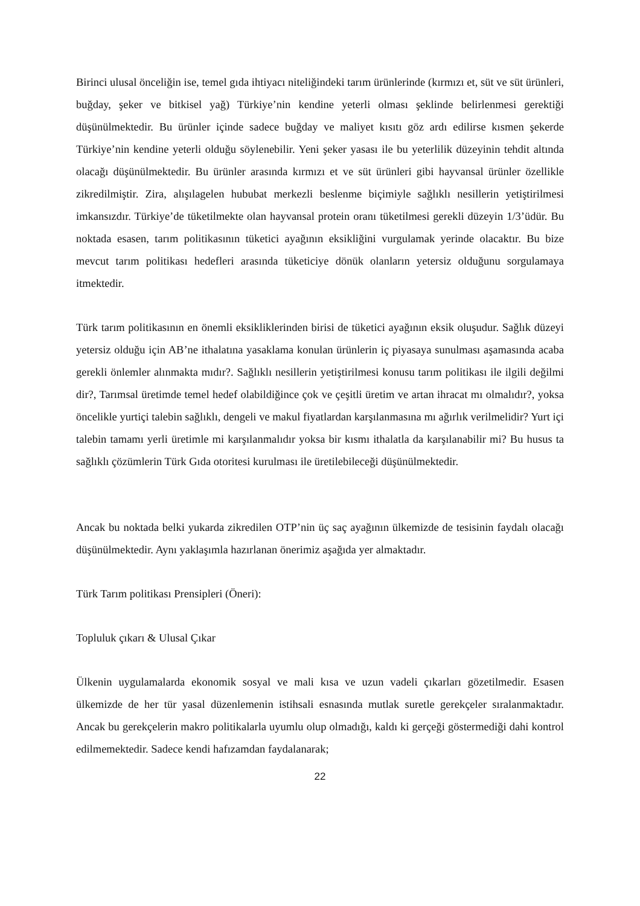Birinci ulusal önceliğin ise, temel gıda ihtiyacı niteliğindeki tarım ürünlerinde (kırmızı et, süt ve süt ürünleri, buğday, şeker ve bitkisel yağ) Türkiye’nin kendine yeterli olması şeklinde belirlenmesi gerektiği düşünülmektedir. Bu ürünler içinde sadece buğday ve maliyet kısıtı göz ardı edilirse kısmen şekerde Türkiye’nin kendine yeterli olduğu söylenebilir. Yeni şeker yasası ile bu yeterlilik düzeyinin tehdit altında olacağı düşünülmektedir. Bu ürünler arasında kırmızı et ve süt ürünleri gibi hayvansal ürünler özellikle zikredilmiştir. Zira, alışılagelen hububat merkezli beslenme biçimiyle sağlıklı nesillerin yetiştirilmesi imkansızdır. Türkiye’de tüketilmekte olan hayvansal protein oranı tüketilmesi gerekli düzeyin 1/3’üdür. Bu noktada esasen, tarım politikasının tüketici ayağının eksikliğini vurgulamak yerinde olacaktır. Bu bize mevcut tarım politikası hedefleri arasında tüketiciye dönük olanların yetersiz olduğunu sorgulamaya itmektedir.
Türk tarım politikasının en önemli eksikliklerinden birisi de tüketici ayağının eksik oluşudur. Sağlık düzeyi yetersiz olduğu için AB’ne ithalatına yasaklama konulan ürünlerin iç piyasaya sunulması aşamasında acaba gerekli önlemler alınmakta mıdır?. Sağlıklı nesillerin yetiştirilmesi konusu tarım politikası ile ilgili değilmi dir?, Tarımsal üretimde temel hedef olabildiğince çok ve çeşitli üretim ve artan ihracat mı olmalıdır?, yoksa öncelikle yurtiçi talebin sağlıklı, dengeli ve makul fiyatlardan karşılanmasına mı ağırlık verilmelidir? Yurt içi talebin tamamı yerli üretimle mi karşılanmalıdır yoksa bir kısmı ithalatla da karşılanabilir mi? Bu husus ta sağlıklı çözümlerin Türk Gıda otoritesi kurulması ile üretilebileceği düşünülmektedir.
Ancak bu noktada belki yukarda zikredilen OTP’nin üç saç ayağının ülkemizde de tesisinin faydalı olacağı düşünülmektedir. Aynı yaklaşımla hazırlanan önerimiz aşağıda yer almaktadır.
Türk Tarım politikası Prensipleri (Öneri):
Topluluk çıkarı & Ulusal Çıkar
Ülkenin uygulamalarda ekonomik sosyal ve mali kısa ve uzun vadeli çıkarları gözetilmedir. Esasen ülkemizde de her tür yasal düzenlemenin istihsali esnasında mutlak suretle gerekçeler sıralanmaktadır. Ancak bu gerekçelerin makro politikalarla uyumlu olup olmadığı, kaldı ki gerçeği göstermediği dahi kontrol edilmemektedir. Sadece kendi hafızamdan faydalanarak;
22